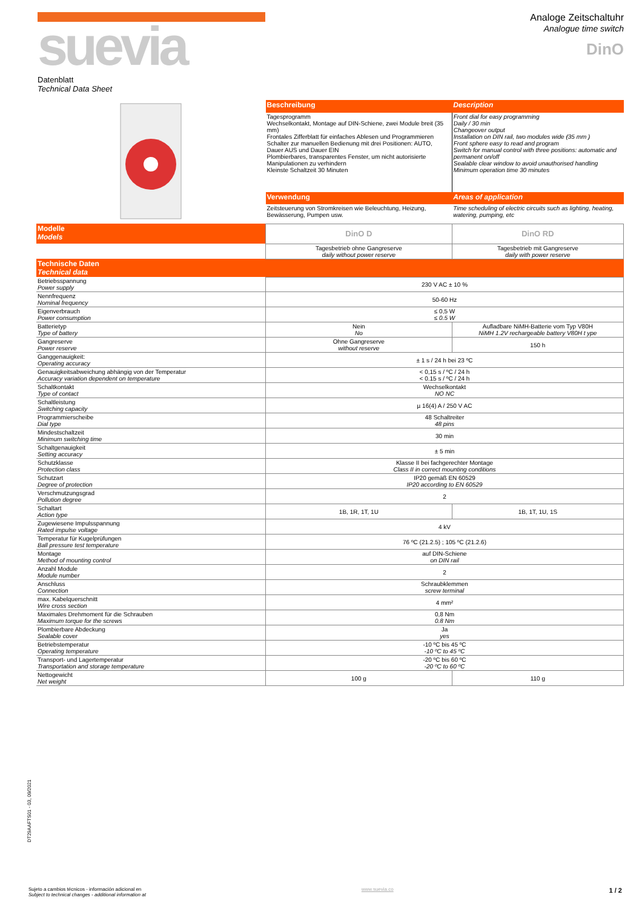suevia
Analoge Zeitschaltuhr
Analogue time switch
DinO
Datenblatt
Technical Data Sheet
| | Beschreibung | Description |
| | Tagesprogramm Wechselkontakt, Montage auf DIN-Schiene, zwei Module breit (35 mm) Frontales Zifferblatt für einfaches Ablesen und Programmieren Schalter zur manuellen Bedienung mit drei Positionen: AUTO, Dauer AUS und Dauer EIN Plombierbares, transparentes Fenster, um nicht autorisierte Manipulationen zu verhindern Kleinste Schaltzeit 30 Minuten | Front dial for easy programming Daily / 30 min Changeover output Installation on DIN rail, two modules wide (35 mm ) Front sphere easy to read and program Switch for manual control with three positions: automatic and permanent on/off Sealable clear window to avoid unauthorised handling Minimum operation time 30 minutes |
| | Verwendung | Areas of application |
| | Zeitsteuerung von Stromkreisen wie Beleuchtung, Heizung, Bewässerung, Pumpen usw. | Time scheduling of electric circuits such as lighting, heating, watering, pumping, etc |
| Modelle Models | DinO D | DinO RD |
| | Tagesbetrieb ohne Gangreserve daily without power reserve | Tagesbetrieb mit Gangreserve daily with power reserve |
| Technische Daten Technical data | | |
| Betriebsspannung Power supply | 230 V AC ± 10 % | |
| Nennfrequenz Nominal frequency | 50-60 Hz | |
| Eigenverbrauch Power consumption | ≤ 0,5 W ≤ 0.5 W | |
| Batterietyp Type of battery | Nein No | Aufladbare NiMH-Batterie vom Typ V80H NiMH 1.2V rechargeable battery V80H t ype |
| Gangreserve Power reserve | Ohne Gangreserve without reserve | 150 h |
| Ganggenauigkeit: Operating accuracy | ± 1 s / 24 h bei 23 ºC | |
| Genauigkeitsabweichung abhängig von der Temperatur Accuracy variation dependent on temperature | < 0,15 s / ºC / 24 h < 0.15 s / ºC / 24 h | |
| Schaltkontakt Type of contact | Wechselkontakt NO NC | |
| Schaltleistung Switching capacity | µ 16(4) A / 250 V AC | |
| Programmierscheibe Dial type | 48 Schaltreiter 48 pins | |
| Mindestschaltzeit Minimum switching time | 30 min | |
| Schaltgenauigkeit Setting accuracy | ± 5 min | |
| Schutzklasse Protection class | Klasse II bei fachgerechter Montage Class II in correct mounting conditions | |
| Schutzart Degree of protection | IP20 gemäß EN 60529 IP20 according to EN 60529 | |
| Verschmutzungsgrad Pollution degree | 2 | |
| Schaltart Action type | 1B, 1R, 1T, 1U | 1B, 1T, 1U, 1S |
| Zugewiesene Impulsspannung Rated impulse voltage | 4 kV | |
| Temperatur für Kugelprüfungen Ball pressure test temperature | 76 ºC (21.2.5) ; 105 ºC (21.2.6) | |
| Montage Method of mounting control | auf DIN-Schiene on DIN rail | |
| Anzahl Module Module number | 2 | |
| Anschluss Connection | Schraubklemmen screw terminal | |
| max. Kabelquerschnitt Wire cross section | 4 mm² | |
| Maximales Drehmoment für die Schrauben Maximum torque for the screws | 0,8 Nm 0.8 Nm | |
| Plombierbare Abdeckung Sealable cover | Ja yes | |
| Betriebstemperatur Operating temperature | -10 ºC bis 45 ºC -10 ºC to 45 ºC | |
| Transport- und Lagertemperatur Transportation and storage temperature | -20 ºC bis 60 ºC -20 ºC to 60 ºC | |
| Nettogewicht Net weight | 100 g | 110 g |
DT29AAFTS01 - 03, 09/2021
Sujeto a cambios técnicos - información adicional en
Subject to technical changes - additional information at
www.suevia.co
1 / 2